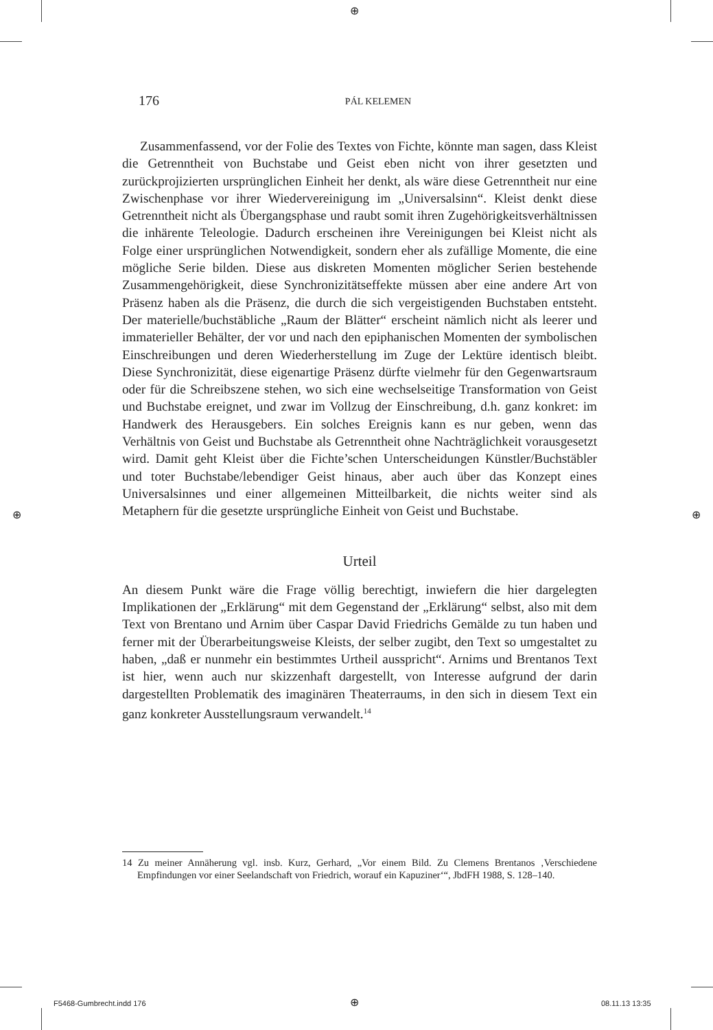⊕
⊕ ⊕
⊕
176 PÁL KELEMEN
Zusammenfassend, vor der Folie des Textes von Fichte, könnte man sagen, dass Kleist die Getrenntheit von Buchstabe und Geist eben nicht von ihrer gesetzten und zurückprojizierten ursprünglichen Einheit her denkt, als wäre diese Getrenntheit nur eine Zwischenphase vor ihrer Wiedervereinigung im „Universalsinn“. Kleist denkt diese Getrenntheit nicht als Übergangsphase und raubt somit ihren Zugehörigkeitsverhältnissen die inhärente Teleologie. Dadurch erscheinen ihre Vereinigungen bei Kleist nicht als Folge einer ursprünglichen Notwendigkeit, sondern eher als zufällige Momente, die eine mögliche Serie bilden. Diese aus diskreten Momenten möglicher Serien bestehende Zusammengehörigkeit, diese Synchronizitätseffekte müssen aber eine andere Art von Präsenz haben als die Präsenz, die durch die sich vergeistigenden Buchstaben entsteht. Der materielle/buchstäbliche „Raum der Blätter“ erscheint nämlich nicht als leerer und immaterieller Behälter, der vor und nach den epiphanischen Momenten der symbolischen Einschreibungen und deren Wiederherstellung im Zuge der Lektüre identisch bleibt. Diese Synchronizität, diese eigenartige Präsenz dürfte vielmehr für den Gegenwartsraum oder für die Schreibszene stehen, wo sich eine wechselseitige Transformation von Geist und Buchstabe ereignet, und zwar im Vollzug der Einschreibung, d.h. ganz konkret: im Handwerk des Herausgebers. Ein solches Ereignis kann es nur geben, wenn das Verhältnis von Geist und Buchstabe als Getrenntheit ohne Nachträglichkeit vorausgesetzt wird. Damit geht Kleist über die Fichte’schen Unterscheidungen Künstler/Buchstäbler und toter Buchstabe/lebendiger Geist hinaus, aber auch über das Konzept eines Universalsinnes und einer allgemeinen Mitteilbarkeit, die nichts weiter sind als Metaphern für die gesetzte ursprüngliche Einheit von Geist und Buchstabe.
Urteil
An diesem Punkt wäre die Frage völlig berechtigt, inwiefern die hier dargelegten Implikationen der „Erklärung“ mit dem Gegenstand der „Erklärung“ selbst, also mit dem Text von Brentano und Arnim über Caspar David Friedrichs Gemälde zu tun haben und ferner mit der Überarbeitungsweise Kleists, der selber zugibt, den Text so umgestaltet zu haben, „daß er nunmehr ein bestimmtes Urtheil ausspricht“. Arnims und Brentanos Text ist hier, wenn auch nur skizzenhaft dargestellt, von Interesse aufgrund der darin dargestellten Problematik des imaginären Theaterraums, in den sich in diesem Text ein ganz konkreter Ausstellungsraum verwandelt.<sup>14</sup>
14 Zu meiner Annäherung vgl. insb. Kurz, Gerhard, „Vor einem Bild. Zu Clemens Brentanos ‚Verschiedene Empfindungen vor einer Seelandschaft von Friedrich, worauf ein Kapuziner‘“, JbdFH 1988, S. 128–140.
F5468-Gumbrecht.indd 176 08.11.13 13:35